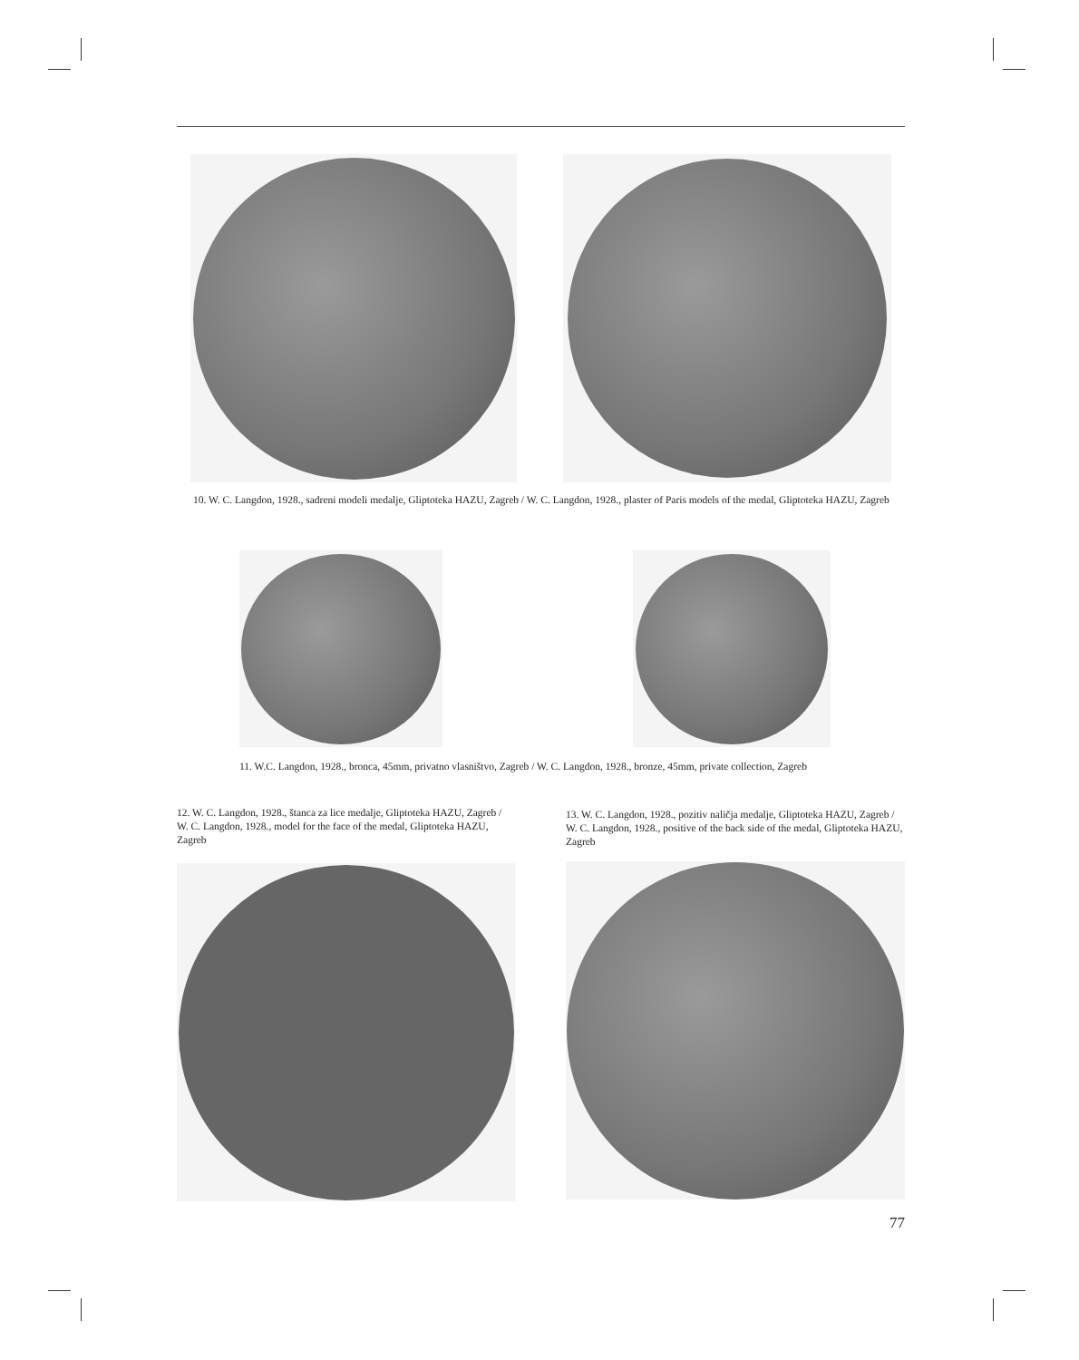10. W. C. Langdon, 1928., sadreni modeli medalje, Gliptoteka HAZU, Zagreb / W. C. Langdon, 1928., plaster of Paris models of the medal, Gliptoteka HAZU, Zagreb
11. W.C. Langdon, 1928., bronca, 45mm, privatno vlasništvo, Zagreb / W. C. Langdon, 1928., bronze, 45mm, private collection, Zagreb
12. W. C. Langdon, 1928., štanca za lice medalje, Gliptoteka HAZU, Zagreb / W. C. Langdon, 1928., model for the face of the medal, Gliptoteka HAZU, Zagreb
13. W. C. Langdon, 1928., pozitiv naličja medalje, Gliptoteka HAZU, Zagreb / W. C. Langdon, 1928., positive of the back side of the medal, Gliptoteka HAZU, Zagreb
77